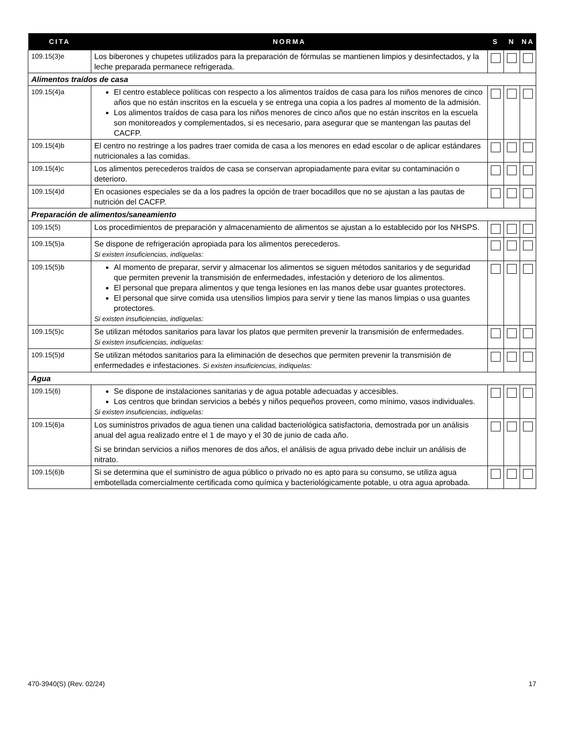| CITA | NORMA | S | N | NA |
| --- | --- | --- | --- | --- |
| 109.15(3)e | Los biberones y chupetes utilizados para la preparación de fórmulas se mantienen limpios y desinfectados, y la leche preparada permanece refrigerada. | | | |
| Alimentos traídos de casa | | | | |
| 109.15(4)a | El centro establece políticas con respecto a los alimentos traídos de casa para los niños menores de cinco años que no están inscritos en la escuela y se entrega una copia a los padres al momento de la admisión. Los alimentos traídos de casa para los niños menores de cinco años que no están inscritos en la escuela son monitoreados y complementados, si es necesario, para asegurar que se mantengan las pautas del CACFP. | | | |
| 109.15(4)b | El centro no restringe a los padres traer comida de casa a los menores en edad escolar o de aplicar estándares nutricionales a las comidas. | | | |
| 109.15(4)c | Los alimentos perecederos traídos de casa se conservan apropiadamente para evitar su contaminación o deterioro. | | | |
| 109.15(4)d | En ocasiones especiales se da a los padres la opción de traer bocadillos que no se ajustan a las pautas de nutrición del CACFP. | | | |
| Preparación de alimentos/saneamiento | | | | |
| 109.15(5) | Los procedimientos de preparación y almacenamiento de alimentos se ajustan a lo establecido por los NHSPS. | | | |
| 109.15(5)a | Se dispone de refrigeración apropiada para los alimentos perecederos. Si existen insuficiencias, indíquelas: | | | |
| 109.15(5)b | Al momento de preparar, servir y almacenar los alimentos se siguen métodos sanitarios y de seguridad que permiten prevenir la transmisión de enfermedades, infestación y deterioro de los alimentos. El personal que prepara alimentos y que tenga lesiones en las manos debe usar guantes protectores. El personal que sirve comida usa utensilios limpios para servir y tiene las manos limpias o usa guantes protectores. Si existen insuficiencias, indíquelas: | | | |
| 109.15(5)c | Se utilizan métodos sanitarios para lavar los platos que permiten prevenir la transmisión de enfermedades. Si existen insuficiencias, indíquelas: | | | |
| 109.15(5)d | Se utilizan métodos sanitarios para la eliminación de desechos que permiten prevenir la transmisión de enfermedades e infestaciones. Si existen insuficiencias, indíquelas: | | | |
| Agua | | | | |
| 109.15(6) | Se dispone de instalaciones sanitarias y de agua potable adecuadas y accesibles. Los centros que brindan servicios a bebés y niños pequeños proveen, como mínimo, vasos individuales. Si existen insuficiencias, indíquelas: | | | |
| 109.15(6)a | Los suministros privados de agua tienen una calidad bacteriológica satisfactoria, demostrada por un análisis anual del agua realizado entre el 1 de mayo y el 30 de junio de cada año. Si se brindan servicios a niños menores de dos años, el análisis de agua privado debe incluir un análisis de nitrato. | | | |
| 109.15(6)b | Si se determina que el suministro de agua público o privado no es apto para su consumo, se utiliza agua embotellada comercialmente certificada como química y bacteriológicamente potable, u otra agua aprobada. | | | |
470-3940(S) (Rev. 02/24) 17